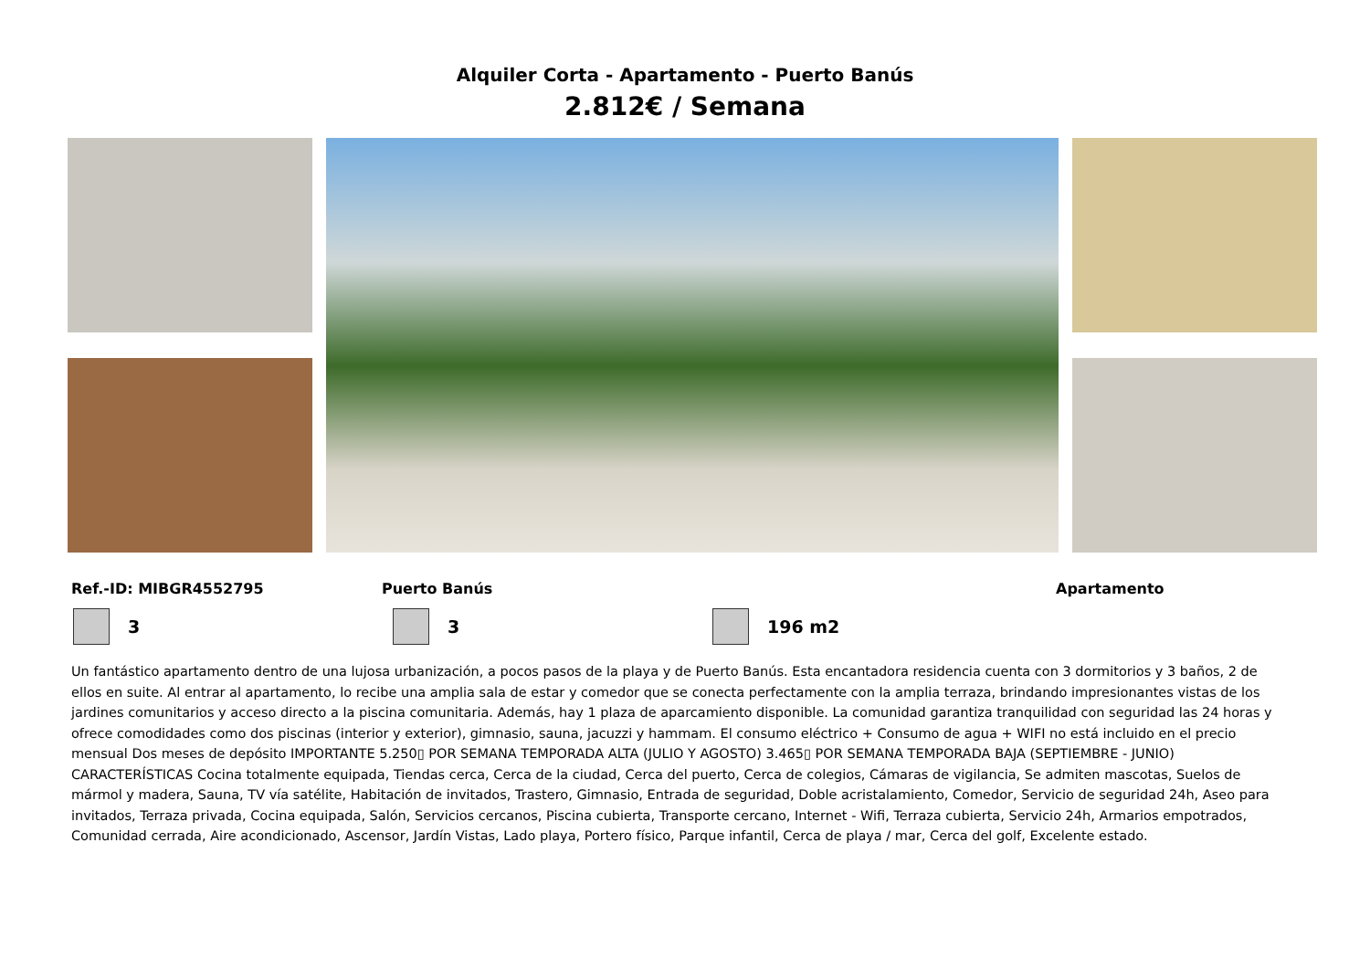Alquiler Corta - Apartamento - Puerto Banús
2.812€ / Semana
Ref.-ID: MIBGR4552795 Puerto Banús Apartamento
3 3 196 m2
Un fantástico apartamento dentro de una lujosa urbanización, a pocos pasos de la playa y de Puerto Banús. Esta encantadora residencia cuenta con 3 dormitorios y 3 baños, 2 de ellos en suite. Al entrar al apartamento, lo recibe una amplia sala de estar y comedor que se conecta perfectamente con la amplia terraza, brindando impresionantes vistas de los jardines comunitarios y acceso directo a la piscina comunitaria. Además, hay 1 plaza de aparcamiento disponible. La comunidad garantiza tranquilidad con seguridad las 24 horas y ofrece comodidades como dos piscinas (interior y exterior), gimnasio, sauna, jacuzzi y hammam. El consumo eléctrico + Consumo de agua + WIFI no está incluido en el precio mensual Dos meses de depósito IMPORTANTE 5.250▯ POR SEMANA TEMPORADA ALTA (JULIO Y AGOSTO) 3.465▯ POR SEMANA TEMPORADA BAJA (SEPTIEMBRE - JUNIO) CARACTERÍSTICAS Cocina totalmente equipada, Tiendas cerca, Cerca de la ciudad, Cerca del puerto, Cerca de colegios, Cámaras de vigilancia, Se admiten mascotas, Suelos de mármol y madera, Sauna, TV vía satélite, Habitación de invitados, Trastero, Gimnasio, Entrada de seguridad, Doble acristalamiento, Comedor, Servicio de seguridad 24h, Aseo para invitados, Terraza privada, Cocina equipada, Salón, Servicios cercanos, Piscina cubierta, Transporte cercano, Internet - Wifi, Terraza cubierta, Servicio 24h, Armarios empotrados, Comunidad cerrada, Aire acondicionado, Ascensor, Jardín Vistas, Lado playa, Portero físico, Parque infantil, Cerca de playa / mar, Cerca del golf, Excelente estado.